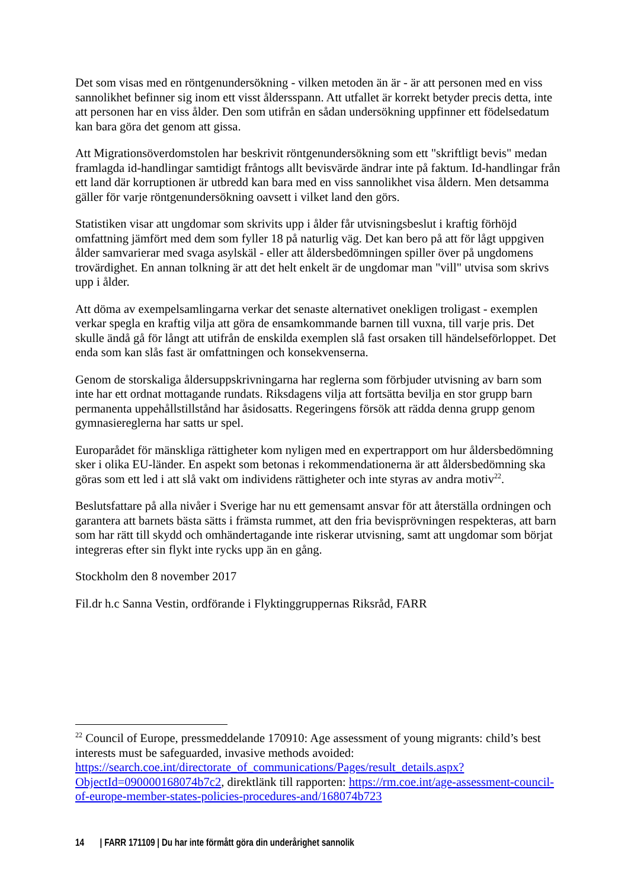Det som visas med en röntgenundersökning - vilken metoden än är - är att personen med en viss sannolikhet befinner sig inom ett visst åldersspann. Att utfallet är korrekt betyder precis detta, inte att personen har en viss ålder. Den som utifrån en sådan undersökning uppfinner ett födelsedatum kan bara göra det genom att gissa.
Att Migrationsöverdomstolen har beskrivit röntgenundersökning som ett "skriftligt bevis" medan framlagda id-handlingar samtidigt fråntogs allt bevisvärde ändrar inte på faktum. Id-handlingar från ett land där korruptionen är utbredd kan bara med en viss sannolikhet visa åldern. Men detsamma gäller för varje röntgenundersökning oavsett i vilket land den görs.
Statistiken visar att ungdomar som skrivits upp i ålder får utvisningsbeslut i kraftig förhöjd omfattning jämfört med dem som fyller 18 på naturlig väg. Det kan bero på att för lågt uppgiven ålder samvarierar med svaga asylskäl - eller att åldersbedömningen spiller över på ungdomens trovärdighet. En annan tolkning är att det helt enkelt är de ungdomar man "vill" utvisa som skrivs upp i ålder.
Att döma av exempelsamlingarna verkar det senaste alternativet onekligen troligast - exemplen verkar spegla en kraftig vilja att göra de ensamkommande barnen till vuxna, till varje pris. Det skulle ändå gå för långt att utifrån de enskilda exemplen slå fast orsaken till händelseförloppet. Det enda som kan slås fast är omfattningen och konsekvenserna.
Genom de storskaliga åldersuppskrivningarna har reglerna som förbjuder utvisning av barn som inte har ett ordnat mottagande rundats. Riksdagens vilja att fortsätta bevilja en stor grupp barn permanenta uppehållstillstånd har åsidosatts. Regeringens försök att rädda denna grupp genom gymnasiereglerna har satts ur spel.
Europarådet för mänskliga rättigheter kom nyligen med en expertrapport om hur åldersbedömning sker i olika EU-länder. En aspekt som betonas i rekommendationerna är att åldersbedömning ska göras som ett led i att slå vakt om individens rättigheter och inte styras av andra motiv<sup>22</sup>.
Beslutsfattare på alla nivåer i Sverige har nu ett gemensamt ansvar för att återställa ordningen och garantera att barnets bästa sätts i främsta rummet, att den fria bevisprövningen respekteras, att barn som har rätt till skydd och omhändertagande inte riskerar utvisning, samt att ungdomar som börjat integreras efter sin flykt inte rycks upp än en gång.
Stockholm den 8 november 2017
Fil.dr h.c Sanna Vestin, ordförande i Flyktinggruppernas Riksråd, FARR
<sup>22</sup> Council of Europe, pressmeddelande 170910: Age assessment of young migrants: child’s best interests must be safeguarded, invasive methods avoided: https://search.coe.int/directorate_of_communications/Pages/result_details.aspx?ObjectId=090000168074b7c2, direktlänk till rapporten: https://rm.coe.int/age-assessment-council-of-europe-member-states-policies-procedures-and/168074b723
14 | FARR 171109 | Du har inte förmått göra din underårighet sannolik